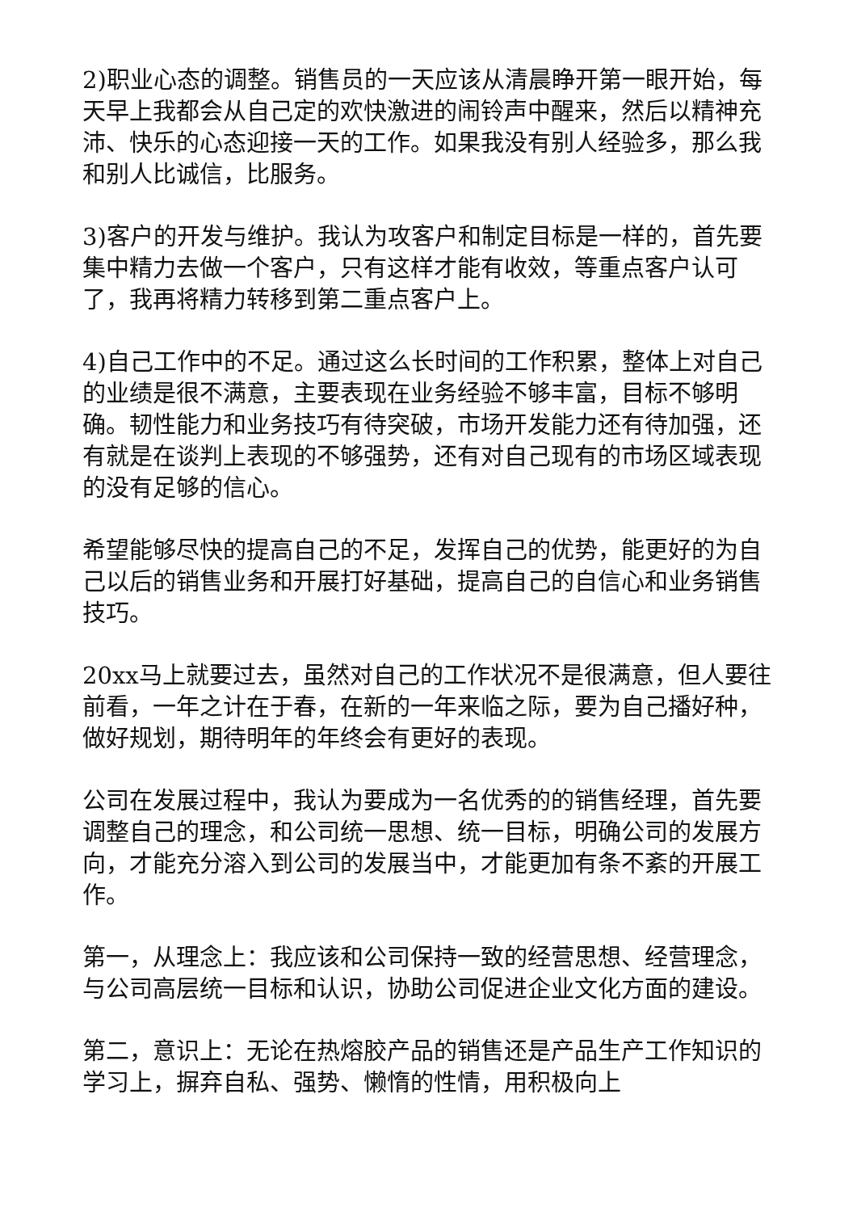2)职业心态的调整。销售员的一天应该从清晨睁开第一眼开始，每天早上我都会从自己定的欢快激进的闹铃声中醒来，然后以精神充沛、快乐的心态迎接一天的工作。如果我没有别人经验多，那么我和别人比诚信，比服务。
3)客户的开发与维护。我认为攻客户和制定目标是一样的，首先要集中精力去做一个客户，只有这样才能有收效，等重点客户认可了，我再将精力转移到第二重点客户上。
4)自己工作中的不足。通过这么长时间的工作积累，整体上对自己的业绩是很不满意，主要表现在业务经验不够丰富，目标不够明确。韧性能力和业务技巧有待突破，市场开发能力还有待加强，还有就是在谈判上表现的不够强势，还有对自己现有的市场区域表现的没有足够的信心。
希望能够尽快的提高自己的不足，发挥自己的优势，能更好的为自己以后的销售业务和开展打好基础，提高自己的自信心和业务销售技巧。
20xx马上就要过去，虽然对自己的工作状况不是很满意，但人要往前看，一年之计在于春，在新的一年来临之际，要为自己播好种，做好规划，期待明年的年终会有更好的表现。
公司在发展过程中，我认为要成为一名优秀的的销售经理，首先要调整自己的理念，和公司统一思想、统一目标，明确公司的发展方向，才能充分溶入到公司的发展当中，才能更加有条不紊的开展工作。
第一，从理念上：我应该和公司保持一致的经营思想、经营理念，与公司高层统一目标和认识，协助公司促进企业文化方面的建设。
第二，意识上：无论在热熔胶产品的销售还是产品生产工作知识的学习上，摒弃自私、强势、懒惰的性情，用积极向上